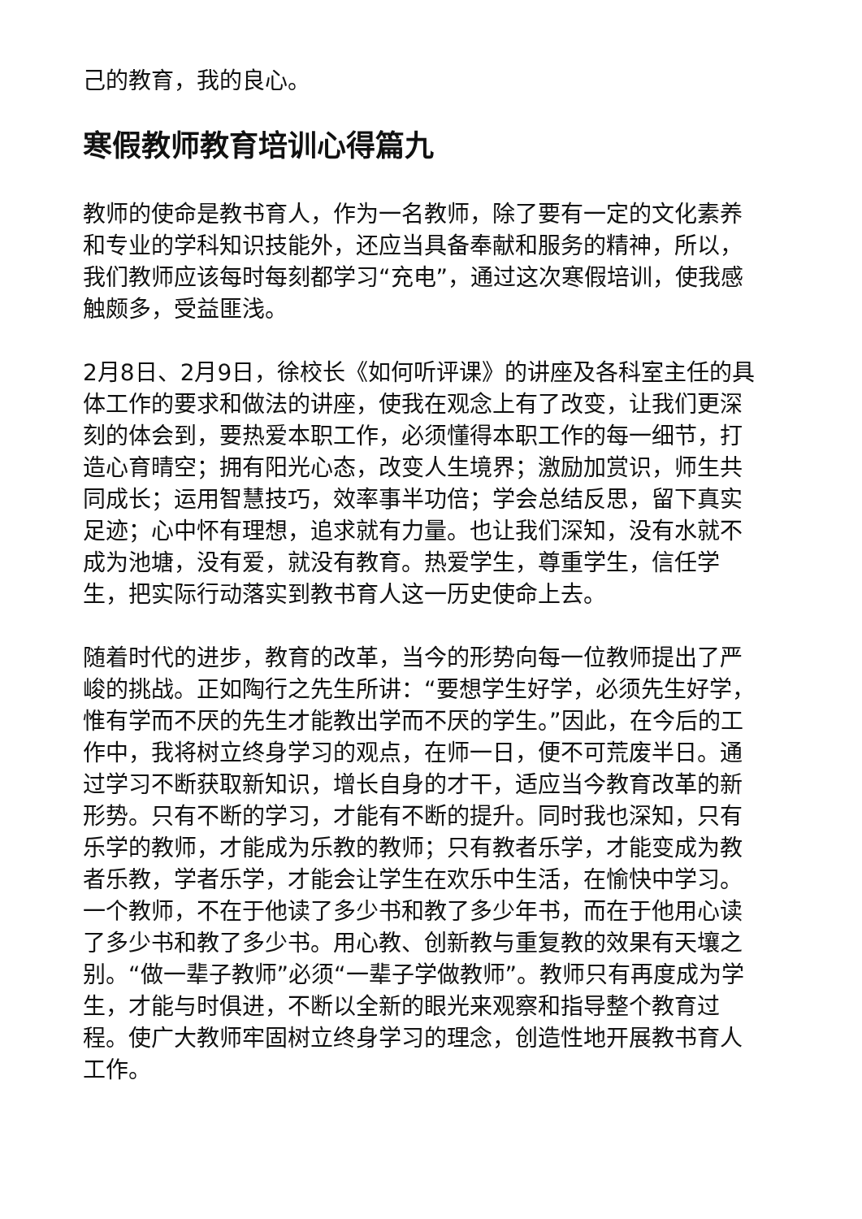己的教育，我的良心。
寒假教师教育培训心得篇九
教师的使命是教书育人，作为一名教师，除了要有一定的文化素养和专业的学科知识技能外，还应当具备奉献和服务的精神，所以，我们教师应该每时每刻都学习“充电”，通过这次寒假培训，使我感触颇多，受益匪浅。
2月8日、2月9日，徐校长《如何听评课》的讲座及各科室主任的具体工作的要求和做法的讲座，使我在观念上有了改变，让我们更深刻的体会到，要热爱本职工作，必须懂得本职工作的每一细节，打造心育晴空；拥有阳光心态，改变人生境界；激励加赏识，师生共同成长；运用智慧技巧，效率事半功倍；学会总结反思，留下真实足迹；心中怀有理想，追求就有力量。也让我们深知，没有水就不成为池塘，没有爱，就没有教育。热爱学生，尊重学生，信任学生，把实际行动落实到教书育人这一历史使命上去。
随着时代的进步，教育的改革，当今的形势向每一位教师提出了严峻的挑战。正如陶行之先生所讲：“要想学生好学，必须先生好学，惟有学而不厌的先生才能教出学而不厌的学生。”因此，在今后的工作中，我将树立终身学习的观点，在师一日，便不可荒废半日。通过学习不断获取新知识，增长自身的才干，适应当今教育改革的新形势。只有不断的学习，才能有不断的提升。同时我也深知，只有乐学的教师，才能成为乐教的教师；只有教者乐学，才能变成为教者乐教，学者乐学，才能会让学生在欢乐中生活，在愉快中学习。一个教师，不在于他读了多少书和教了多少年书，而在于他用心读了多少书和教了多少书。用心教、创新教与重复教的效果有天壤之别。“做一辈子教师”必须“一辈子学做教师”。教师只有再度成为学生，才能与时俱进，不断以全新的眼光来观察和指导整个教育过程。使广大教师牢固树立终身学习的理念，创造性地开展教书育人工作。